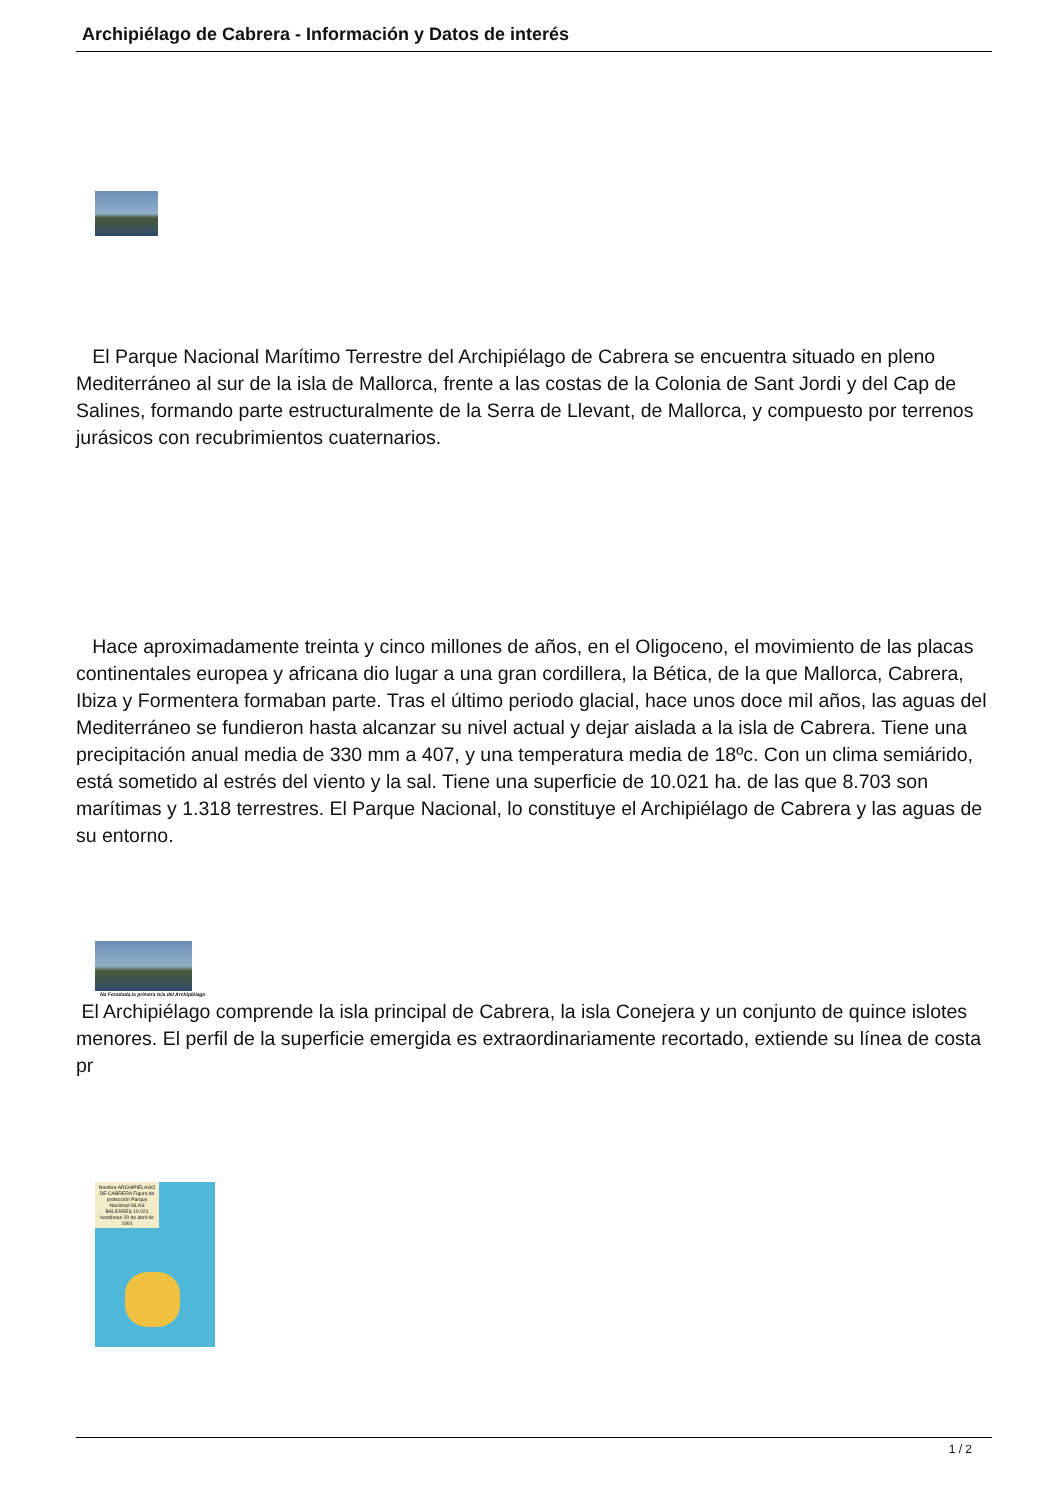Archipiélago de Cabrera - Información y Datos de interés
El Parque Nacional Marítimo Terrestre del Archipiélago de Cabrera se encuentra situado en pleno Mediterráneo al sur de la isla de Mallorca, frente a las costas de la Colonia de Sant Jordi y del Cap de Salines, formando parte estructuralmente de la Serra de Llevant, de Mallorca, y compuesto por terrenos jurásicos con recubrimientos cuaternarios.
Hace aproximadamente treinta y cinco millones de años, en el Oligoceno, el movimiento de las placas continentales europea y africana dio lugar a una gran cordillera, la Bética, de la que Mallorca, Cabrera, Ibiza y Formentera formaban parte. Tras el último periodo glacial, hace unos doce mil años, las aguas del Mediterráneo se fundieron hasta alcanzar su nivel actual y dejar aislada a la isla de Cabrera. Tiene una precipitación anual media de 330 mm a 407, y una temperatura media de 18ºc. Con un clima semiárido, está sometido al estrés del viento y la sal. Tiene una superficie de 10.021 ha. de las que 8.703 son marítimas y 1.318 terrestres. El Parque Nacional, lo constituye el Archipiélago de Cabrera y las aguas de su entorno.
Na Foradada,la primera isla del Archipiélago
El Archipiélago comprende la isla principal de Cabrera, la isla Conejera y un conjunto de quince islotes menores. El perfil de la superficie emergida es extraordinariamente recortado, extiende su línea de costa pr
Nombre ARCHIPIÉLAGO DE CABRERA Figura de protección Parque Nacional ISLAS BALEARES 10.021 hectáreas 29 de abril de 1991
1 / 2